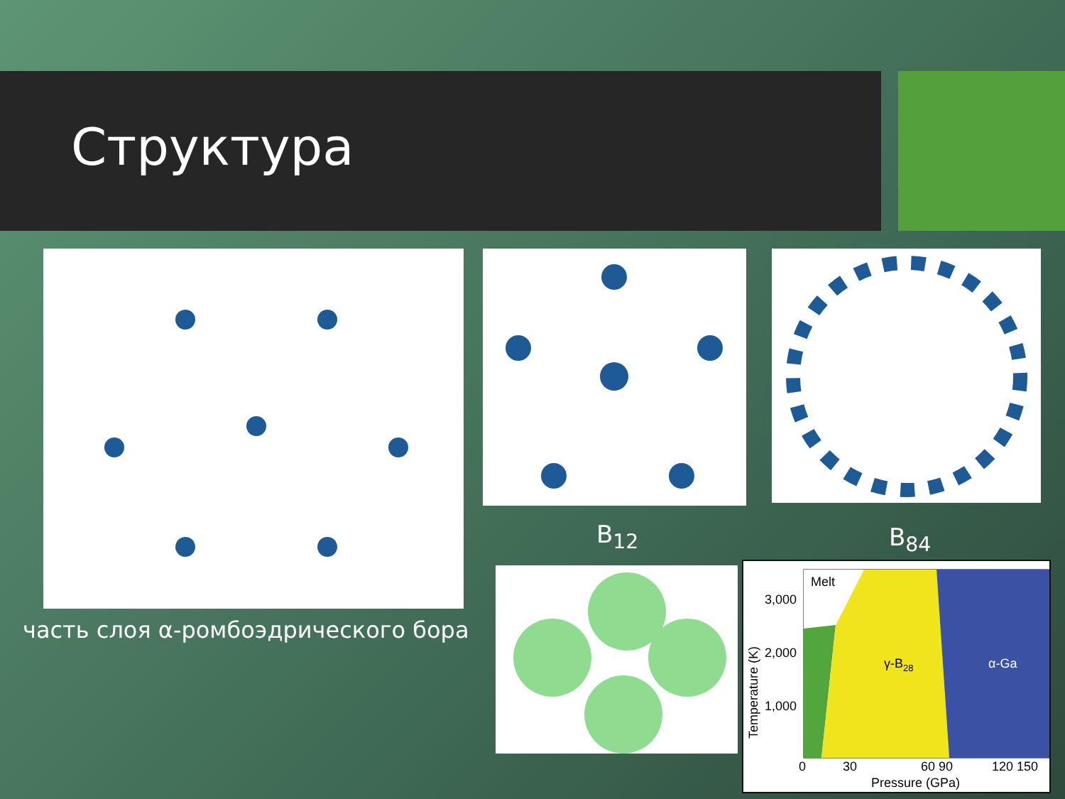Структура
часть слоя α-ромбоэдрического бора
B<sub>12</sub> B<sub>84</sub>
Melt
γ-B28
α-Ga
3,000
2,000
1,000
0
30
60 90
120 150
Pressure (GPa)
Temperature (K)